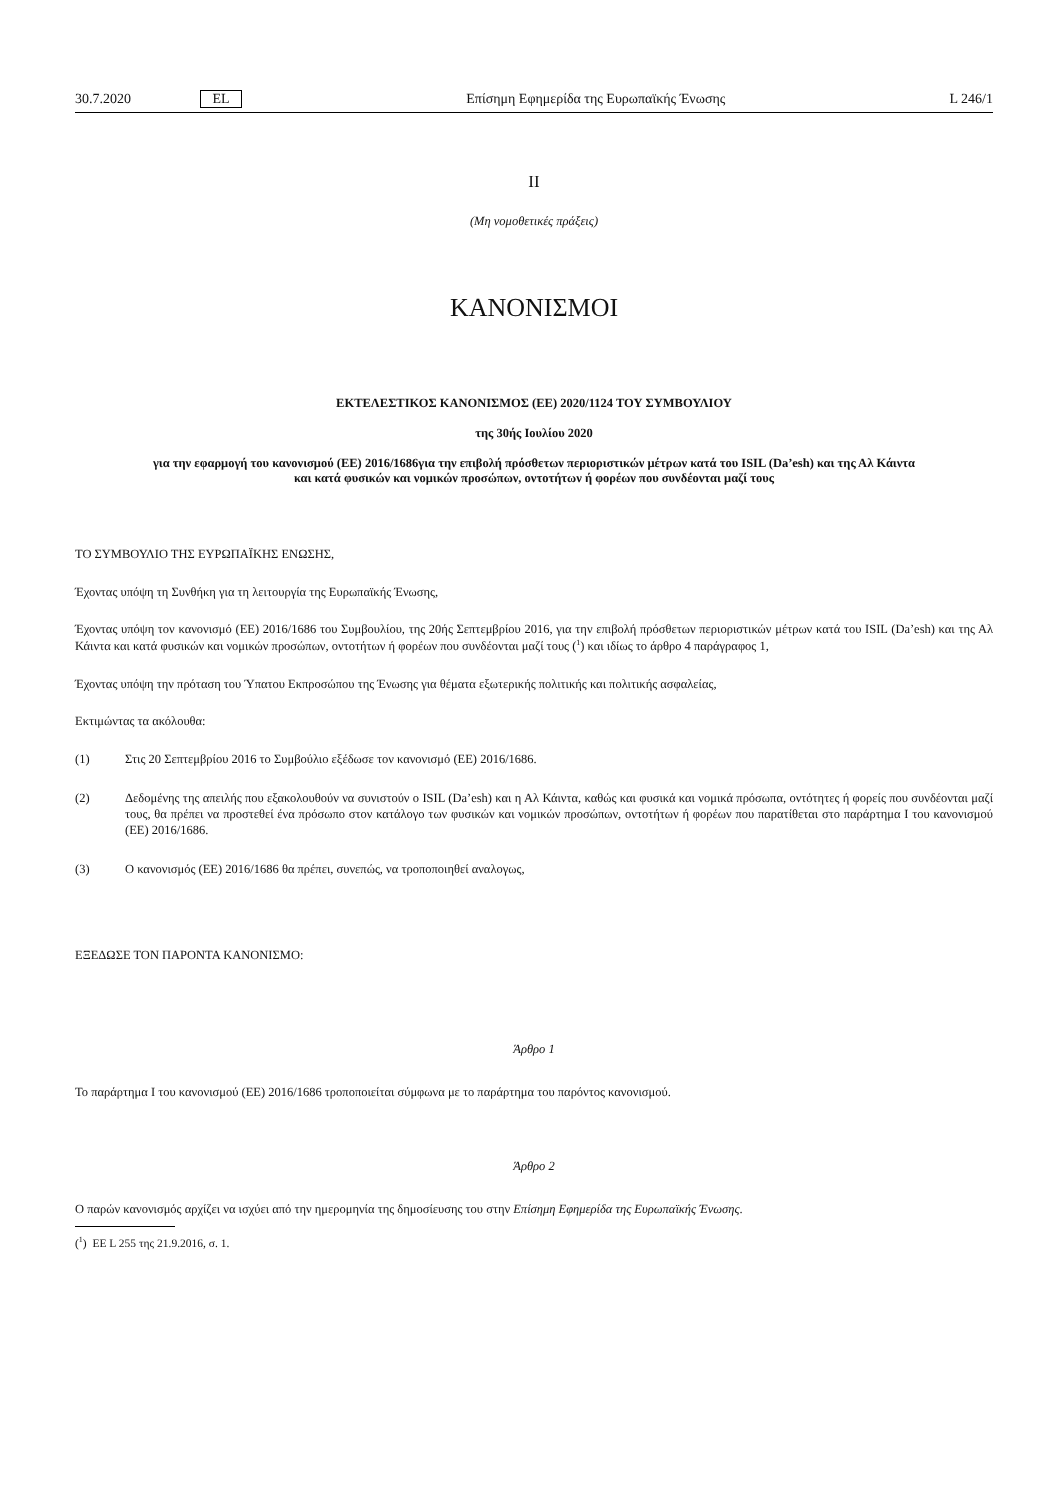30.7.2020 EL Επίσημη Εφημερίδα της Ευρωπαϊκής Ένωσης L 246/1
II
(Μη νομοθετικές πράξεις)
ΚΑΝΟΝΙΣΜΟΙ
ΕΚΤΕΛΕΣΤΙΚΟΣ ΚΑΝΟΝΙΣΜΟΣ (ΕΕ) 2020/1124 ΤΟΥ ΣΥΜΒΟΥΛΙΟΥ
της 30ής Ιουλίου 2020
για την εφαρμογή του κανονισμού (ΕΕ) 2016/1686για την επιβολή πρόσθετων περιοριστικών μέτρων κατά του ISIL (Da’esh) και της Αλ Κάιντα και κατά φυσικών και νομικών προσώπων, οντοτήτων ή φορέων που συνδέονται μαζί τους
ΤΟ ΣΥΜΒΟΥΛΙΟ ΤΗΣ ΕΥΡΩΠΑΪΚΗΣ ΕΝΩΣΗΣ,
Έχοντας υπόψη τη Συνθήκη για τη λειτουργία της Ευρωπαϊκής Ένωσης,
Έχοντας υπόψη τον κανονισμό (ΕΕ) 2016/1686 του Συμβουλίου, της 20ής Σεπτεμβρίου 2016, για την επιβολή πρόσθετων περιοριστικών μέτρων κατά του ISIL (Da’esh) και της Αλ Κάιντα και κατά φυσικών και νομικών προσώπων, οντοτήτων ή φορέων που συνδέονται μαζί τους (<sup>1</sup>) και ιδίως το άρθρο 4 παράγραφος 1,
Έχοντας υπόψη την πρόταση του Ύπατου Εκπροσώπου της Ένωσης για θέματα εξωτερικής πολιτικής και πολιτικής ασφαλείας,
Εκτιμώντας τα ακόλουθα:
(1) Στις 20 Σεπτεμβρίου 2016 το Συμβούλιο εξέδωσε τον κανονισμό (ΕΕ) 2016/1686.
(2) Δεδομένης της απειλής που εξακολουθούν να συνιστούν ο ISIL (Da’esh) και η Αλ Κάιντα, καθώς και φυσικά και νομικά πρόσωπα, οντότητες ή φορείς που συνδέονται μαζί τους, θα πρέπει να προστεθεί ένα πρόσωπο στον κατάλογο των φυσικών και νομικών προσώπων, οντοτήτων ή φορέων που παρατίθεται στο παράρτημα I του κανονισμού (ΕΕ) 2016/1686.
(3) Ο κανονισμός (ΕΕ) 2016/1686 θα πρέπει, συνεπώς, να τροποποιηθεί αναλογως,
ΕΞΕΔΩΣΕ ΤΟΝ ΠΑΡΟΝΤΑ ΚΑΝΟΝΙΣΜΟ:
Άρθρο 1
Το παράρτημα I του κανονισμού (ΕΕ) 2016/1686 τροποποιείται σύμφωνα με το παράρτημα του παρόντος κανονισμού.
Άρθρο 2
Ο παρών κανονισμός αρχίζει να ισχύει από την ημερομηνία της δημοσίευσης του στην Επίσημη Εφημερίδα της Ευρωπαϊκής Ένωσης.
(<sup>1</sup>) ΕΕ L 255 της 21.9.2016, σ. 1.